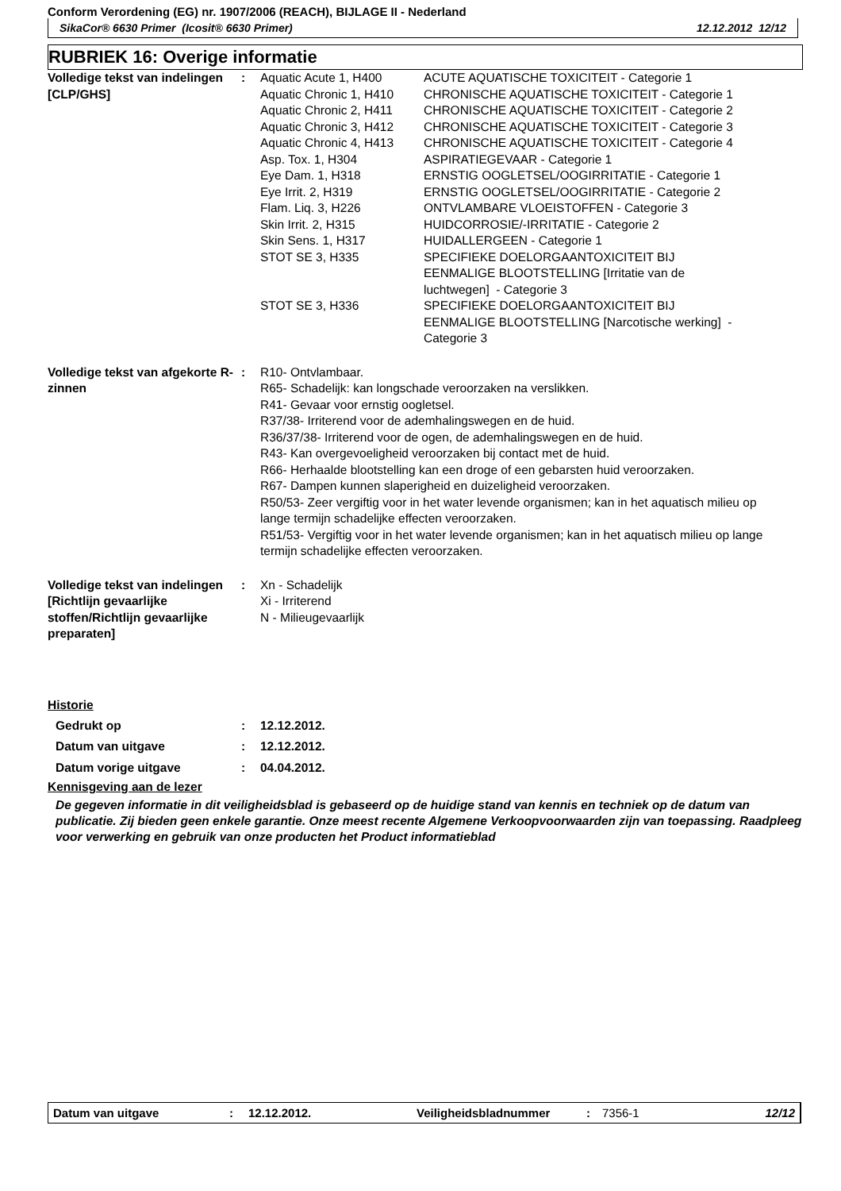Conform Verordening (EG) nr. 1907/2006 (REACH), BIJLAGE II - Nederland
SikaCor® 6630 Primer (Icosit® 6630 Primer) 12.12.2012 12/12
RUBRIEK 16: Overige informatie
| Volledige tekst van indelingen [CLP/GHS] | : | / Aquatic Acute 1, H400 / ACUTE AQUATISCHE TOXICITEIT - Categorie 1 / / Aquatic Chronic 1, H410 / CHRONISCHE AQUATISCHE TOXICITEIT - Categorie 1 / / Aquatic Chronic 2, H411 / CHRONISCHE AQUATISCHE TOXICITEIT - Categorie 2 / / Aquatic Chronic 3, H412 / CHRONISCHE AQUATISCHE TOXICITEIT - Categorie 3 / / Aquatic Chronic 4, H413 / CHRONISCHE AQUATISCHE TOXICITEIT - Categorie 4 / / Asp. Tox. 1, H304 / ASPIRATIEGEVAAR - Categorie 1 / / Eye Dam. 1, H318 / ERNSTIG OOGLETSEL/OOGIRRITATIE - Categorie 1 / / Eye Irrit. 2, H319 / ERNSTIG OOGLETSEL/OOGIRRITATIE - Categorie 2 / / Flam. Liq. 3, H226 / ONTVLAMBARE VLOEISTOFFEN - Categorie 3 / / Skin Irrit. 2, H315 / HUIDCORROSIE/-IRRITATIE - Categorie 2 / / Skin Sens. 1, H317 / HUIDALLERGEEN - Categorie 1 / / STOT SE 3, H335 / SPECIFIEKE DOELORGAANTOXICITEIT BIJ EENMALIGE BLOOTSTELLING [Irritatie van de luchtwegen] - Categorie 3 / / STOT SE 3, H336 / SPECIFIEKE DOELORGAANTOXICITEIT BIJ EENMALIGE BLOOTSTELLING [Narcotische werking] - Categorie 3 / |
| Volledige tekst van afgekorte R-zinnen | : | R10- Ontvlambaar. R65- Schadelijk: kan longschade veroorzaken na verslikken. R41- Gevaar voor ernstig oogletsel. R37/38- Irriterend voor de ademhalingswegen en de huid. R36/37/38- Irriterend voor de ogen, de ademhalingswegen en de huid. R43- Kan overgevoeligheid veroorzaken bij contact met de huid. R66- Herhaalde blootstelling kan een droge of een gebarsten huid veroorzaken. R67- Dampen kunnen slaperigheid en duizeligheid veroorzaken. R50/53- Zeer vergiftig voor in het water levende organismen; kan in het aquatisch milieu op lange termijn schadelijke effecten veroorzaken. R51/53- Vergiftig voor in het water levende organismen; kan in het aquatisch milieu op lange termijn schadelijke effecten veroorzaken. |
| Volledige tekst van indelingen [Richtlijn gevaarlijke stoffen/Richtlijn gevaarlijke preparaten] | : | Xn - Schadelijk Xi - Irriterend N - Milieugevaarlijk |
Historie
| Gedrukt op | : | 12.12.2012. |
| Datum van uitgave | : | 12.12.2012. |
| Datum vorige uitgave | : | 04.04.2012. |
Kennisgeving aan de lezer
De gegeven informatie in dit veiligheidsblad is gebaseerd op de huidige stand van kennis en techniek op de datum van publicatie. Zij bieden geen enkele garantie. Onze meest recente Algemene Verkoopvoorwaarden zijn van toepassing. Raadpleeg voor verwerking en gebruik van onze producten het Product informatieblad
Datum van uitgave: 12.12.2012. Veiligheidsbladnummer: 7356-1 12/12